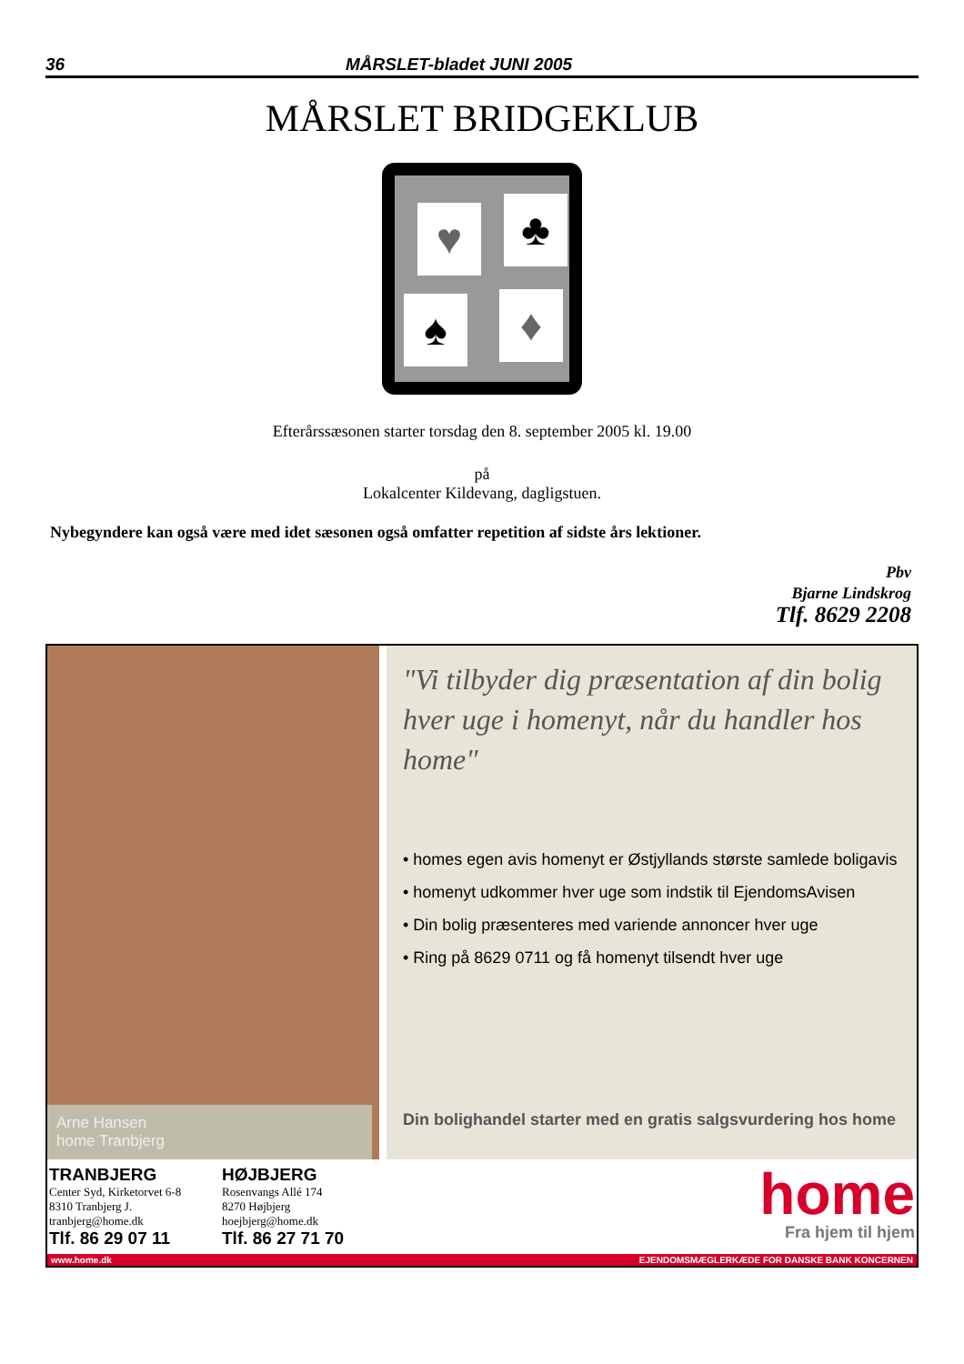36 MÅRSLET-bladet JUNI 2005
MÅRSLET BRIDGEKLUB
♥ ♣
♠ ♦
Efterårssæsonen starter torsdag den 8. september 2005 kl. 19.00
på
Lokalcenter Kildevang, dagligstuen.
Nybegyndere kan også være med idet sæsonen også omfatter repetition af sidste års lektioner.
Pbv
Bjarne Lindskrog
Tlf. 8629 2208
Arne Hansen
home Tranbjerg
"Vi tilbyder dig præsentation af din bolig hver uge i homenyt, når du handler hos home"
• homes egen avis homenyt er Østjyllands største samlede boligavis
• homenyt udkommer hver uge som indstik til EjendomsAvisen
• Din bolig præsenteres med variende annoncer hver uge
• Ring på 8629 0711 og få homenyt tilsendt hver uge
Din bolighandel starter med en gratis salgsvurdering hos home
TRANBJERG
Center Syd, Kirketorvet 6-8
8310 Tranbjerg J.
tranbjerg@home.dk
Tlf. 86 29 07 11
HØJBJERG
Rosenvangs Allé 174
8270 Højbjerg
hoejbjerg@home.dk
Tlf. 86 27 71 70
home
Fra hjem til hjem
www.home.dk EJENDOMSMÆGLERKÆDE FOR DANSKE BANK KONCERNEN